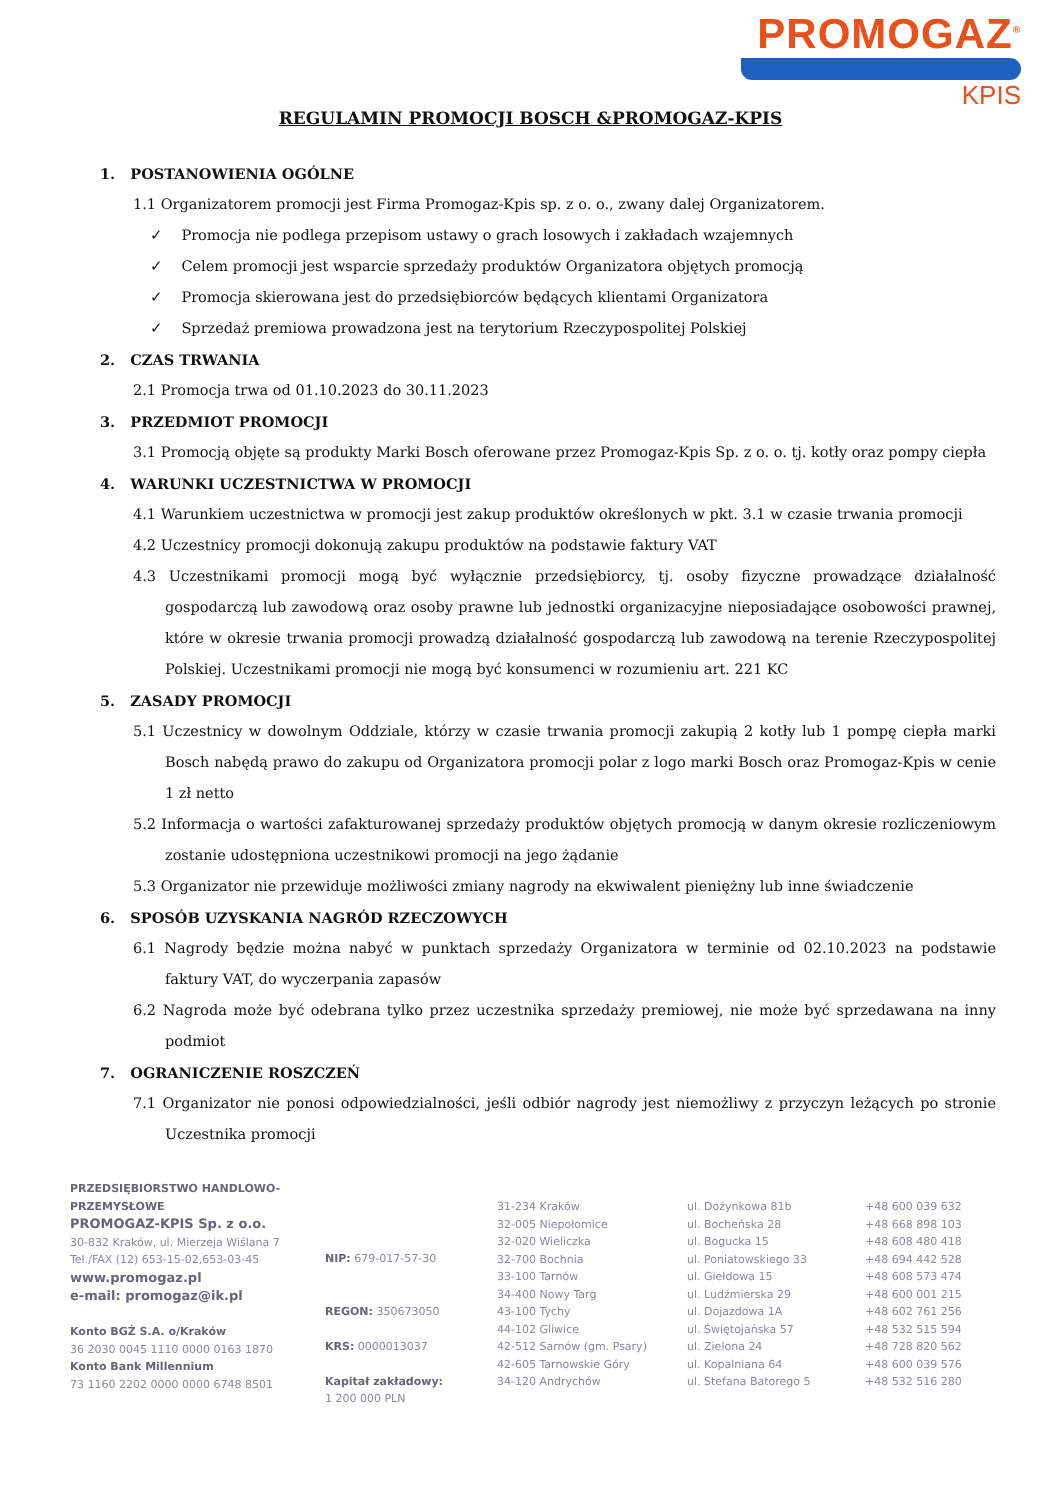PROMOGAZ<sup>®</sup>
KPIS
REGULAMIN PROMOCJI BOSCH &PROMOGAZ-KPIS
1. POSTANOWIENIA OGÓLNE
1.1 Organizatorem promocji jest Firma Promogaz-Kpis sp. z o. o., zwany dalej Organizatorem.
✓ Promocja nie podlega przepisom ustawy o grach losowych i zakładach wzajemnych
✓ Celem promocji jest wsparcie sprzedaży produktów Organizatora objętych promocją
✓ Promocja skierowana jest do przedsiębiorców będących klientami Organizatora
✓ Sprzedaż premiowa prowadzona jest na terytorium Rzeczypospolitej Polskiej
2. CZAS TRWANIA
2.1 Promocja trwa od 01.10.2023 do 30.11.2023
3. PRZEDMIOT PROMOCJI
3.1 Promocją objęte są produkty Marki Bosch oferowane przez Promogaz-Kpis Sp. z o. o. tj. kotły oraz pompy ciepła
4. WARUNKI UCZESTNICTWA W PROMOCJI
4.1 Warunkiem uczestnictwa w promocji jest zakup produktów określonych w pkt. 3.1 w czasie trwania promocji
4.2 Uczestnicy promocji dokonują zakupu produktów na podstawie faktury VAT
4.3 Uczestnikami promocji mogą być wyłącznie przedsiębiorcy, tj. osoby fizyczne prowadzące działalność gospodarczą lub zawodową oraz osoby prawne lub jednostki organizacyjne nieposiadające osobowości prawnej, które w okresie trwania promocji prowadzą działalność gospodarczą lub zawodową na terenie Rzeczypospolitej Polskiej. Uczestnikami promocji nie mogą być konsumenci w rozumieniu art. 221 KC
5. ZASADY PROMOCJI
5.1 Uczestnicy w dowolnym Oddziale, którzy w czasie trwania promocji zakupią 2 kotły lub 1 pompę ciepła marki Bosch nabędą prawo do zakupu od Organizatora promocji polar z logo marki Bosch oraz Promogaz-Kpis w cenie 1 zł netto
5.2 Informacja o wartości zafakturowanej sprzedaży produktów objętych promocją w danym okresie rozliczeniowym zostanie udostępniona uczestnikowi promocji na jego żądanie
5.3 Organizator nie przewiduje możliwości zmiany nagrody na ekwiwalent pieniężny lub inne świadczenie
6. SPOSÓB UZYSKANIA NAGRÓD RZECZOWYCH
6.1 Nagrody będzie można nabyć w punktach sprzedaży Organizatora w terminie od 02.10.2023 na podstawie faktury VAT, do wyczerpania zapasów
6.2 Nagroda może być odebrana tylko przez uczestnika sprzedaży premiowej, nie może być sprzedawana na inny podmiot
7. OGRANICZENIE ROSZCZEŃ
7.1 Organizator nie ponosi odpowiedzialności, jeśli odbiór nagrody jest niemożliwy z przyczyn leżących po stronie Uczestnika promocji
PRZEDSIĘBIORSTWO HANDLOWO-PRZEMYSŁOWE
PROMOGAZ-KPIS Sp. z o.o.
30-832 Kraków, ul. Mierzeja Wiślana 7
Tel./FAX (12) 653-15-02,653-03-45
www.promogaz.pl
e-mail: promogaz@ik.pl
Konto BGŻ S.A. o/Kraków
36 2030 0045 1110 0000 0163 1870
Konto Bank Millennium
73 1160 2202 0000 0000 6748 8501
NIP: 679-017-57-30
REGON: 350673050
KRS: 0000013037
Kapitał zakładowy:
1 200 000 PLN
31-234 Kraków
32-005 Niepołomice
32-020 Wieliczka
32-700 Bochnia
33-100 Tarnów
34-400 Nowy Targ
43-100 Tychy
44-102 Gliwice
42-512 Sarnów (gm. Psary)
42-605 Tarnowskie Góry
34-120 Andrychów
ul. Dożynkowa 81b
ul. Bocheńska 28
ul. Bogucka 15
ul. Poniatowskiego 33
ul. Giełdowa 15
ul. Ludźmierska 29
ul. Dojazdowa 1A
ul. Świętojańska 57
ul. Zielona 24
ul. Kopalniana 64
ul. Stefana Batorego 5
+48 600 039 632
+48 668 898 103
+48 608 480 418
+48 694 442 528
+48 608 573 474
+48 600 001 215
+48 602 761 256
+48 532 515 594
+48 728 820 562
+48 600 039 576
+48 532 516 280